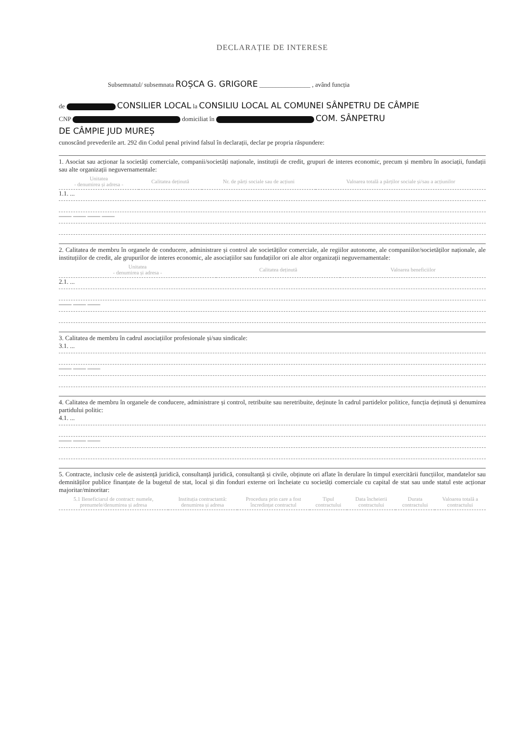DECLARAȚIE DE INTERESE
Subsemnatul/ subsemnata ROȘCA G. GRIGORE ________________ , având funcția
de CONSILIER LOCAL la CONSILIU LOCAL AL COMUNEI SÂNPETRU DE CÂMPIE
CNP domiciliat în COM. SÂNPETRU
DE CÂMPIE JUD MUREȘ
cunoscând prevederile art. 292 din Codul penal privind falsul în declarații, declar pe propria răspundere:
1. Asociat sau acționar la societăți comerciale, companii/societăți naționale, instituții de credit, grupuri de interes economic, precum și membru în asociații, fundații sau alte organizații neguvernamentale:
| Unitatea - denumirea și adresa - | Calitatea deținută | Nr. de părți sociale sau de acțiuni | Valoarea totală a părților sociale și/sau a acțiunilor |
| --- | --- | --- | --- |
1.1. ...
—— —— —— ——
2. Calitatea de membru în organele de conducere, administrare și control ale societăților comerciale, ale regiilor autonome, ale companiilor/societăților naționale, ale instituțiilor de credit, ale grupurilor de interes economic, ale asociațiilor sau fundațiilor ori ale altor organizații neguvernamentale:
| Unitatea - denumirea și adresa - | Calitatea deținută | Valoarea beneficiilor |
| --- | --- | --- |
2.1. ...
—— —— ——
3. Calitatea de membru în cadrul asociațiilor profesionale și/sau sindicale:
3.1. ...
—— —— ——
4. Calitatea de membru în organele de conducere, administrare și control, retribuite sau neretribuite, deținute în cadrul partidelor politice, funcția deținută și denumirea partidului politic:
4.1. ...
—— —— ——
5. Contracte, inclusiv cele de asistență juridică, consultanță juridică, consultanță și civile, obținute ori aflate în derulare în timpul exercitării funcțiilor, mandatelor sau demnităților publice finanțate de la bugetul de stat, local și din fonduri externe ori încheiate cu societăți comerciale cu capital de stat sau unde statul este acționar majoritar/minoritar:
| 5.1 Beneficiarul de contract: numele, prenumele/denumirea și adresa | Instituția contractantă: denumirea și adresa | Procedura prin care a fost încredințat contractul | Tipul contractului | Data încheierii contractului | Durata contractului | Valoarea totală a contractului |
| --- | --- | --- | --- | --- | --- | --- |